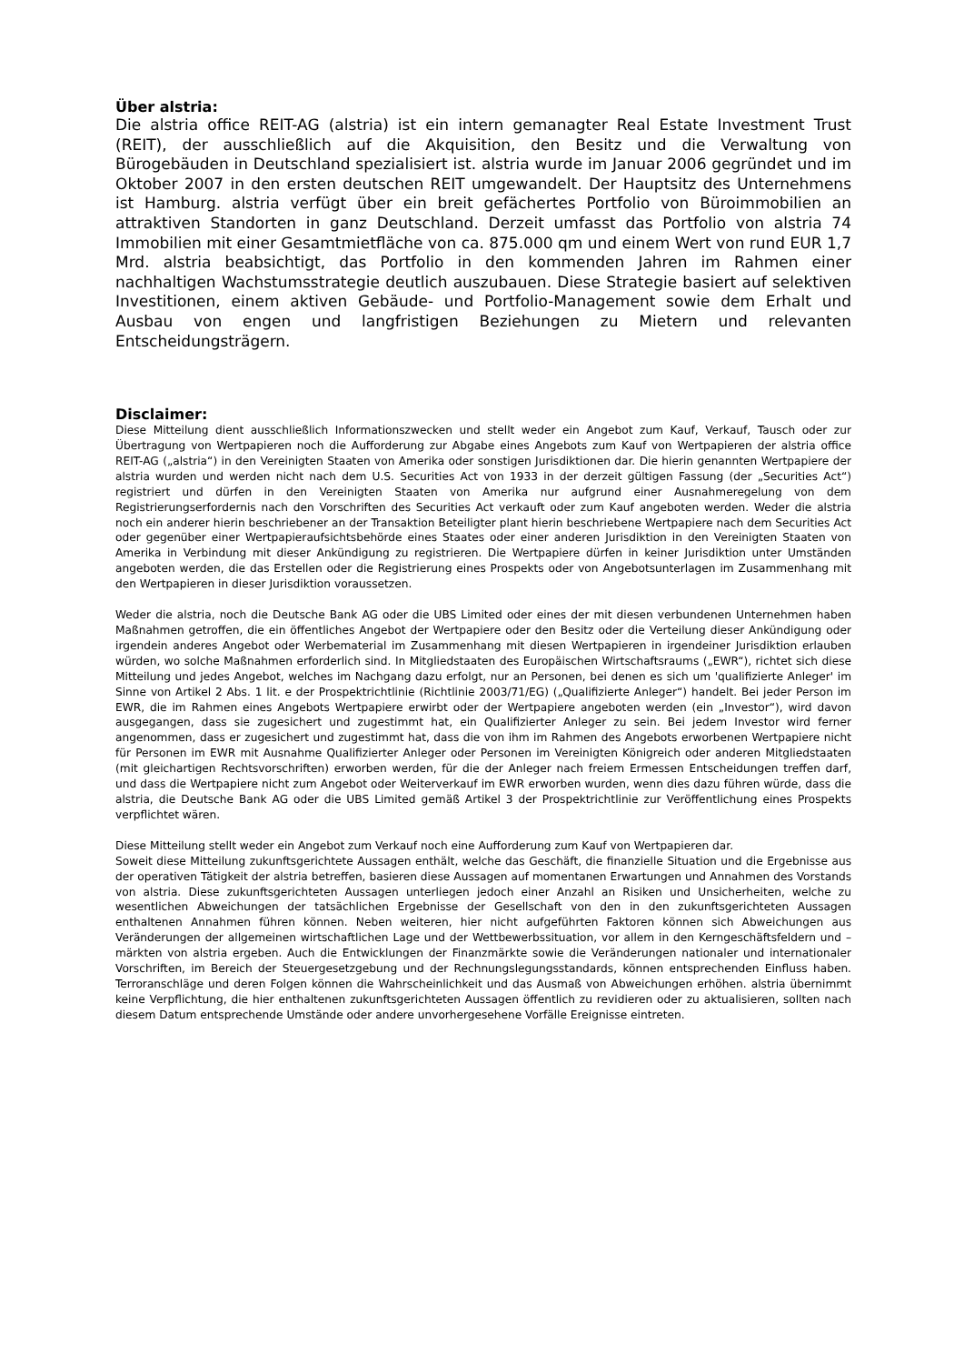Über alstria:
Die alstria office REIT-AG (alstria) ist ein intern gemanagter Real Estate Investment Trust (REIT), der ausschließlich auf die Akquisition, den Besitz und die Verwaltung von Bürogebäuden in Deutschland spezialisiert ist. alstria wurde im Januar 2006 gegründet und im Oktober 2007 in den ersten deutschen REIT umgewandelt. Der Hauptsitz des Unternehmens ist Hamburg. alstria verfügt über ein breit gefächertes Portfolio von Büroimmobilien an attraktiven Standorten in ganz Deutschland. Derzeit umfasst das Portfolio von alstria 74 Immobilien mit einer Gesamtmietfläche von ca. 875.000 qm und einem Wert von rund EUR 1,7 Mrd. alstria beabsichtigt, das Portfolio in den kommenden Jahren im Rahmen einer nachhaltigen Wachstumsstrategie deutlich auszubauen. Diese Strategie basiert auf selektiven Investitionen, einem aktiven Gebäude- und Portfolio-Management sowie dem Erhalt und Ausbau von engen und langfristigen Beziehungen zu Mietern und relevanten Entscheidungsträgern.
Disclaimer:
Diese Mitteilung dient ausschließlich Informationszwecken und stellt weder ein Angebot zum Kauf, Verkauf, Tausch oder zur Übertragung von Wertpapieren noch die Aufforderung zur Abgabe eines Angebots zum Kauf von Wertpapieren der alstria office REIT-AG („alstria“) in den Vereinigten Staaten von Amerika oder sonstigen Jurisdiktionen dar. Die hierin genannten Wertpapiere der alstria wurden und werden nicht nach dem U.S. Securities Act von 1933 in der derzeit gültigen Fassung (der „Securities Act“) registriert und dürfen in den Vereinigten Staaten von Amerika nur aufgrund einer Ausnahmeregelung von dem Registrierungserfordernis nach den Vorschriften des Securities Act verkauft oder zum Kauf angeboten werden. Weder die alstria noch ein anderer hierin beschriebener an der Transaktion Beteiligter plant hierin beschriebene Wertpapiere nach dem Securities Act oder gegenüber einer Wertpapieraufsichtsbehörde eines Staates oder einer anderen Jurisdiktion in den Vereinigten Staaten von Amerika in Verbindung mit dieser Ankündigung zu registrieren. Die Wertpapiere dürfen in keiner Jurisdiktion unter Umständen angeboten werden, die das Erstellen oder die Registrierung eines Prospekts oder von Angebotsunterlagen im Zusammenhang mit den Wertpapieren in dieser Jurisdiktion voraussetzen.
Weder die alstria, noch die Deutsche Bank AG oder die UBS Limited oder eines der mit diesen verbundenen Unternehmen haben Maßnahmen getroffen, die ein öffentliches Angebot der Wertpapiere oder den Besitz oder die Verteilung dieser Ankündigung oder irgendein anderes Angebot oder Werbematerial im Zusammenhang mit diesen Wertpapieren in irgendeiner Jurisdiktion erlauben würden, wo solche Maßnahmen erforderlich sind. In Mitgliedstaaten des Europäischen Wirtschaftsraums („EWR“), richtet sich diese Mitteilung und jedes Angebot, welches im Nachgang dazu erfolgt, nur an Personen, bei denen es sich um 'qualifizierte Anleger' im Sinne von Artikel 2 Abs. 1 lit. e der Prospektrichtlinie (Richtlinie 2003/71/EG) („Qualifizierte Anleger“) handelt. Bei jeder Person im EWR, die im Rahmen eines Angebots Wertpapiere erwirbt oder der Wertpapiere angeboten werden (ein „Investor“), wird davon ausgegangen, dass sie zugesichert und zugestimmt hat, ein Qualifizierter Anleger zu sein. Bei jedem Investor wird ferner angenommen, dass er zugesichert und zugestimmt hat, dass die von ihm im Rahmen des Angebots erworbenen Wertpapiere nicht für Personen im EWR mit Ausnahme Qualifizierter Anleger oder Personen im Vereinigten Königreich oder anderen Mitgliedstaaten (mit gleichartigen Rechtsvorschriften) erworben werden, für die der Anleger nach freiem Ermessen Entscheidungen treffen darf, und dass die Wertpapiere nicht zum Angebot oder Weiterverkauf im EWR erworben wurden, wenn dies dazu führen würde, dass die alstria, die Deutsche Bank AG oder die UBS Limited gemäß Artikel 3 der Prospektrichtlinie zur Veröffentlichung eines Prospekts verpflichtet wären.
Diese Mitteilung stellt weder ein Angebot zum Verkauf noch eine Aufforderung zum Kauf von Wertpapieren dar.
Soweit diese Mitteilung zukunftsgerichtete Aussagen enthält, welche das Geschäft, die finanzielle Situation und die Ergebnisse aus der operativen Tätigkeit der alstria betreffen, basieren diese Aussagen auf momentanen Erwartungen und Annahmen des Vorstands von alstria. Diese zukunftsgerichteten Aussagen unterliegen jedoch einer Anzahl an Risiken und Unsicherheiten, welche zu wesentlichen Abweichungen der tatsächlichen Ergebnisse der Gesellschaft von den in den zukunftsgerichteten Aussagen enthaltenen Annahmen führen können. Neben weiteren, hier nicht aufgeführten Faktoren können sich Abweichungen aus Veränderungen der allgemeinen wirtschaftlichen Lage und der Wettbewerbssituation, vor allem in den Kerngeschäftsfeldern und –märkten von alstria ergeben. Auch die Entwicklungen der Finanzmärkte sowie die Veränderungen nationaler und internationaler Vorschriften, im Bereich der Steuergesetzgebung und der Rechnungslegungsstandards, können entsprechenden Einfluss haben. Terroranschläge und deren Folgen können die Wahrscheinlichkeit und das Ausmaß von Abweichungen erhöhen. alstria übernimmt keine Verpflichtung, die hier enthaltenen zukunftsgerichteten Aussagen öffentlich zu revidieren oder zu aktualisieren, sollten nach diesem Datum entsprechende Umstände oder andere unvorhergesehene Vorfälle Ereignisse eintreten.